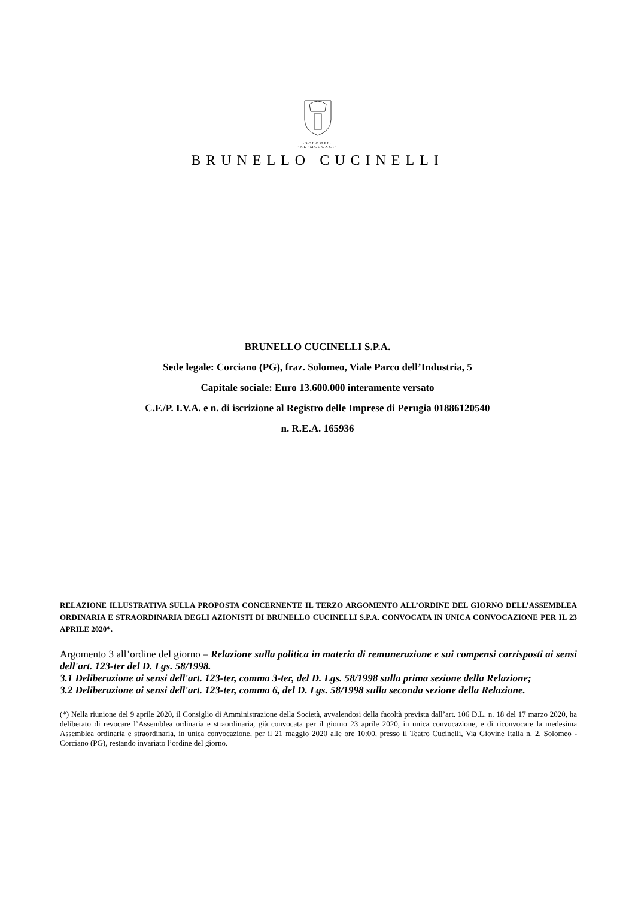·SOLOMEI·
·AD·MCCCXCI·
BRUNELLO CUCINELLI
BRUNELLO CUCINELLI S.P.A.
Sede legale: Corciano (PG), fraz. Solomeo, Viale Parco dell’Industria, 5
Capitale sociale: Euro 13.600.000 interamente versato
C.F./P. I.V.A. e n. di iscrizione al Registro delle Imprese di Perugia 01886120540
n. R.E.A. 165936
RELAZIONE ILLUSTRATIVA SULLA PROPOSTA CONCERNENTE IL TERZO ARGOMENTO ALL’ORDINE DEL GIORNO DELL’ASSEMBLEA ORDINARIA E STRAORDINARIA DEGLI AZIONISTI DI BRUNELLO CUCINELLI S.P.A. CONVOCATA IN UNICA CONVOCAZIONE PER IL 23 APRILE 2020*.
Argomento 3 all’ordine del giorno – Relazione sulla politica in materia di remunerazione e sui compensi corrisposti ai sensi dell'art. 123-ter del D. Lgs. 58/1998.
3.1 Deliberazione ai sensi dell'art. 123-ter, comma 3-ter, del D. Lgs. 58/1998 sulla prima sezione della Relazione;
3.2 Deliberazione ai sensi dell'art. 123-ter, comma 6, del D. Lgs. 58/1998 sulla seconda sezione della Relazione.
(*) Nella riunione del 9 aprile 2020, il Consiglio di Amministrazione della Società, avvalendosi della facoltà prevista dall’art. 106 D.L. n. 18 del 17 marzo 2020, ha deliberato di revocare l’Assemblea ordinaria e straordinaria, già convocata per il giorno 23 aprile 2020, in unica convocazione, e di riconvocare la medesima Assemblea ordinaria e straordinaria, in unica convocazione, per il 21 maggio 2020 alle ore 10:00, presso il Teatro Cucinelli, Via Giovine Italia n. 2, Solomeo - Corciano (PG), restando invariato l’ordine del giorno.